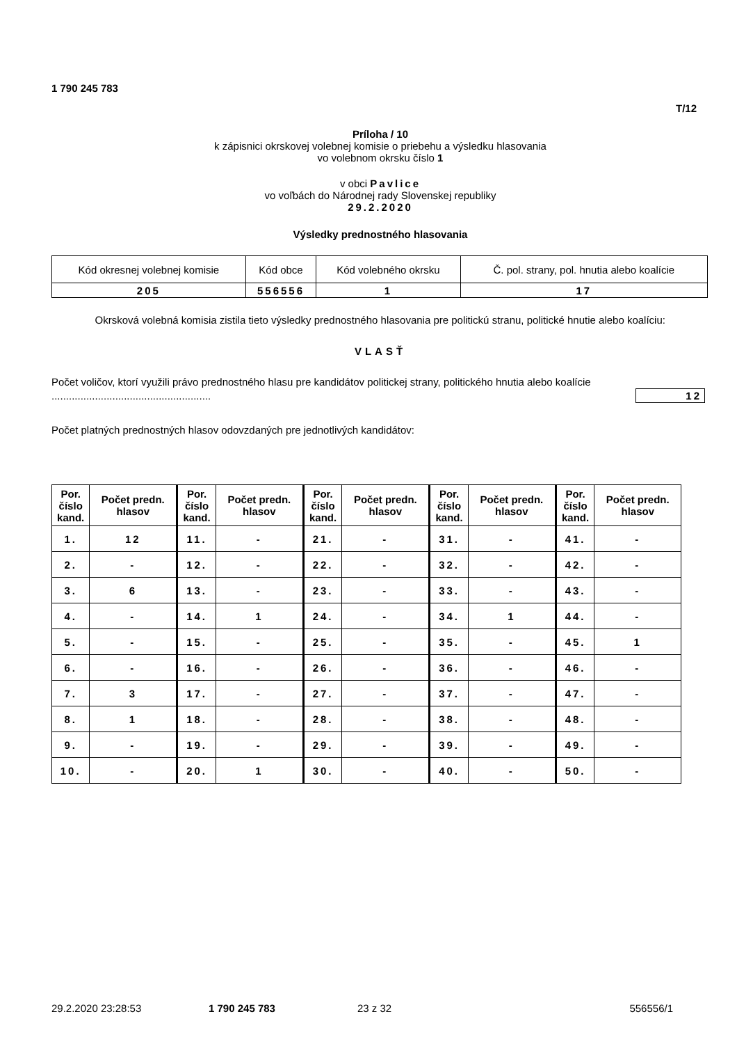1 790 245 783
T/12
Príloha / 10
k zápisnici okrskovej volebnej komisie o priebehu a výsledku hlasovania
vo volebnom okrsku číslo 1
v obci Pavlice
vo voľbách do Národnej rady Slovenskej republiky
29.2.2020
Výsledky prednostného hlasovania
| Kód okresnej volebnej komisie | Kód obce | Kód volebného okrsku | Č. pol. strany, pol. hnutia alebo koalície |
| 205 | 556556 | 1 | 17 |
Okrsková volebná komisia zistila tieto výsledky prednostného hlasovania pre politickú stranu, politické hnutie alebo koalíciu:
VLASŤ
Počet voličov, ktorí využili právo prednostného hlasu pre kandidátov politickej strany, politického hnutia alebo koalície .......................................................
12
Počet platných prednostných hlasov odovzdaných pre jednotlivých kandidátov:
| Por. číslo kand. | Počet predn. hlasov | Por. číslo kand. | Počet predn. hlasov | Por. číslo kand. | Počet predn. hlasov | Por. číslo kand. | Počet predn. hlasov | Por. číslo kand. | Počet predn. hlasov |
| --- | --- | --- | --- | --- | --- | --- | --- | --- | --- |
| 1. | 12 | 11. | - | 21. | - | 31. | - | 41. | - |
| 2. | - | 12. | - | 22. | - | 32. | - | 42. | - |
| 3. | 6 | 13. | - | 23. | - | 33. | - | 43. | - |
| 4. | - | 14. | 1 | 24. | - | 34. | 1 | 44. | - |
| 5. | - | 15. | - | 25. | - | 35. | - | 45. | 1 |
| 6. | - | 16. | - | 26. | - | 36. | - | 46. | - |
| 7. | 3 | 17. | - | 27. | - | 37. | - | 47. | - |
| 8. | 1 | 18. | - | 28. | - | 38. | - | 48. | - |
| 9. | - | 19. | - | 29. | - | 39. | - | 49. | - |
| 10. | - | 20. | 1 | 30. | - | 40. | - | 50. | - |
29.2.2020 23:28:53 1 790 245 783 23 z 32 556556/1